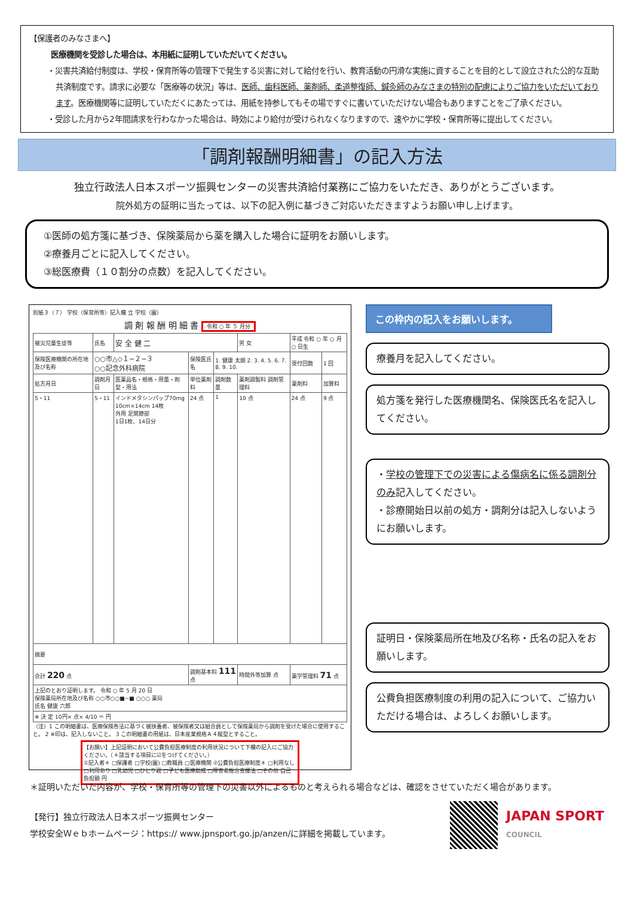【保護者のみなさまへ】
医療機関を受診した場合は、本用紙に証明していただいてください。
・災害共済給付制度は、学校・保育所等の管理下で発生する災害に対して給付を行い、教育活動の円滑な実施に資することを目的として設立された公的な互助共済制度です。請求に必要な「医療等の状況」等は、医師、歯科医師、薬剤師、柔道整復師、鍼灸師のみなさまの特別の配慮によりご協力をいただいております。医療機関等に証明していただくにあたっては、用紙を持参してもその場ですぐに書いていただけない場合もありますことをご了承ください。
・受診した月から2年間請求を行わなかった場合は、時効により給付が受けられなくなりますので、速やかに学校・保育所等に提出してください。
「調剤報酬明細書」の記入方法
独立行政法人日本スポーツ振興センターの災害共済給付業務にご協力をいただき、ありがとうございます。
院外処方の証明に当たっては、以下の記入例に基づきご対応いただきますようお願い申し上げます。
①医師の処方箋に基づき、保険薬局から薬を購入した場合に証明をお願いします。
②療養月ごとに記入してください。
③総医療費（１０割分の点数）を記入してください。
別紙３（７） 学校（保育所等）記入欄 立 学校（園）
調 剤 報 酬 明 細 書 令和 ○ 年 ５ 月分
| 被災児童生徒等 | 氏名 | 安 全 健 二 | | | 男 女 | 平成 令和 ○ 年 ○ 月 ○ 日生 | |
| 保険医療機関の所在地及び名称 | ○○市△◇１−２−３ ○○記念外科病院 | | 保険医氏名 | 1. 健康 太朗 2. 3. 4. 5. 6. 7. 8. 9. 10. | | 受付回数 | 1 回 |
| 処方月日 | 調剤月日 | 医薬品名・規格・用量・剤型・用法 | 単位薬剤料 | 調剤数量 | 薬剤調製料 調剤管理料 | 薬剤料 | 加算料 |
| 5・11 | 5・11 | インドメタシンパップ70mg 10cm×14cm 14枚 外用 足関節部 1日1枚、14日分 | 24 点 | 1 | 10 点 | 24 点 | 9 点 |
| 摘要 | | | | | | | |
| 合計 220 点 | | | 調剤基本料 111 点 | | 時間外等加算 点 | 薬学管理料 71 点 | |
| 上記のとおり証明します。 令和 ○ 年 5 月 20 日 保険薬局所在地及び名称 ○○市○○■−■ ○○○ 薬局 氏名 健康 六郎 | | | | | | | |
| ※ 決 定 10円× 点× 4/10 ＝ 円 | | | | | | | |
（注）1 この明細書は、医療保険各法に基づく被扶養者、被保険者又は組合員として保険薬局から調剤を受けた場合に使用すること。 2 ※印は、記入しないこと。 3 この明細書の用紙は、日本産業規格Ａ４縦型とすること。
【お願い】上記証明において公費負担医療制度の利用状況について下欄の記入にご協力ください。（＊該当する項目に☑をつけてください。）
①記入者＊ □保護者 □学校(園) □教職員 □医療機関 ②公費負担医療制度＊ □利用なし □利用あり □乳幼児 □ひとり親 □子ども医療助成 □障害者総合支援法 □その他 自己負担額 円
この枠内の記入をお願いします。
療養月を記入してください。
処方箋を発行した医療機関名、保険医氏名を記入してください。
・学校の管理下での災害による傷病名に係る調剤分のみ記入してください。
・診療開始日以前の処方・調剤分は記入しないようにお願いします。
証明日・保険薬局所在地及び名称・氏名の記入をお願いします。
公費負担医療制度の利用の記入について、ご協力いただける場合は、よろしくお願いします。
＊証明いただいた内容が、学校・保育所等の管理下の災害以外によるものと考えられる場合などは、確認をさせていただく場合があります。
【発行】独立行政法人日本スポーツ振興センター
学校安全Ｗｅｂホームページ：https:// www.jpnsport.go.jp/anzen/に詳細を掲載しています。
JAPAN SPORT
COUNCIL